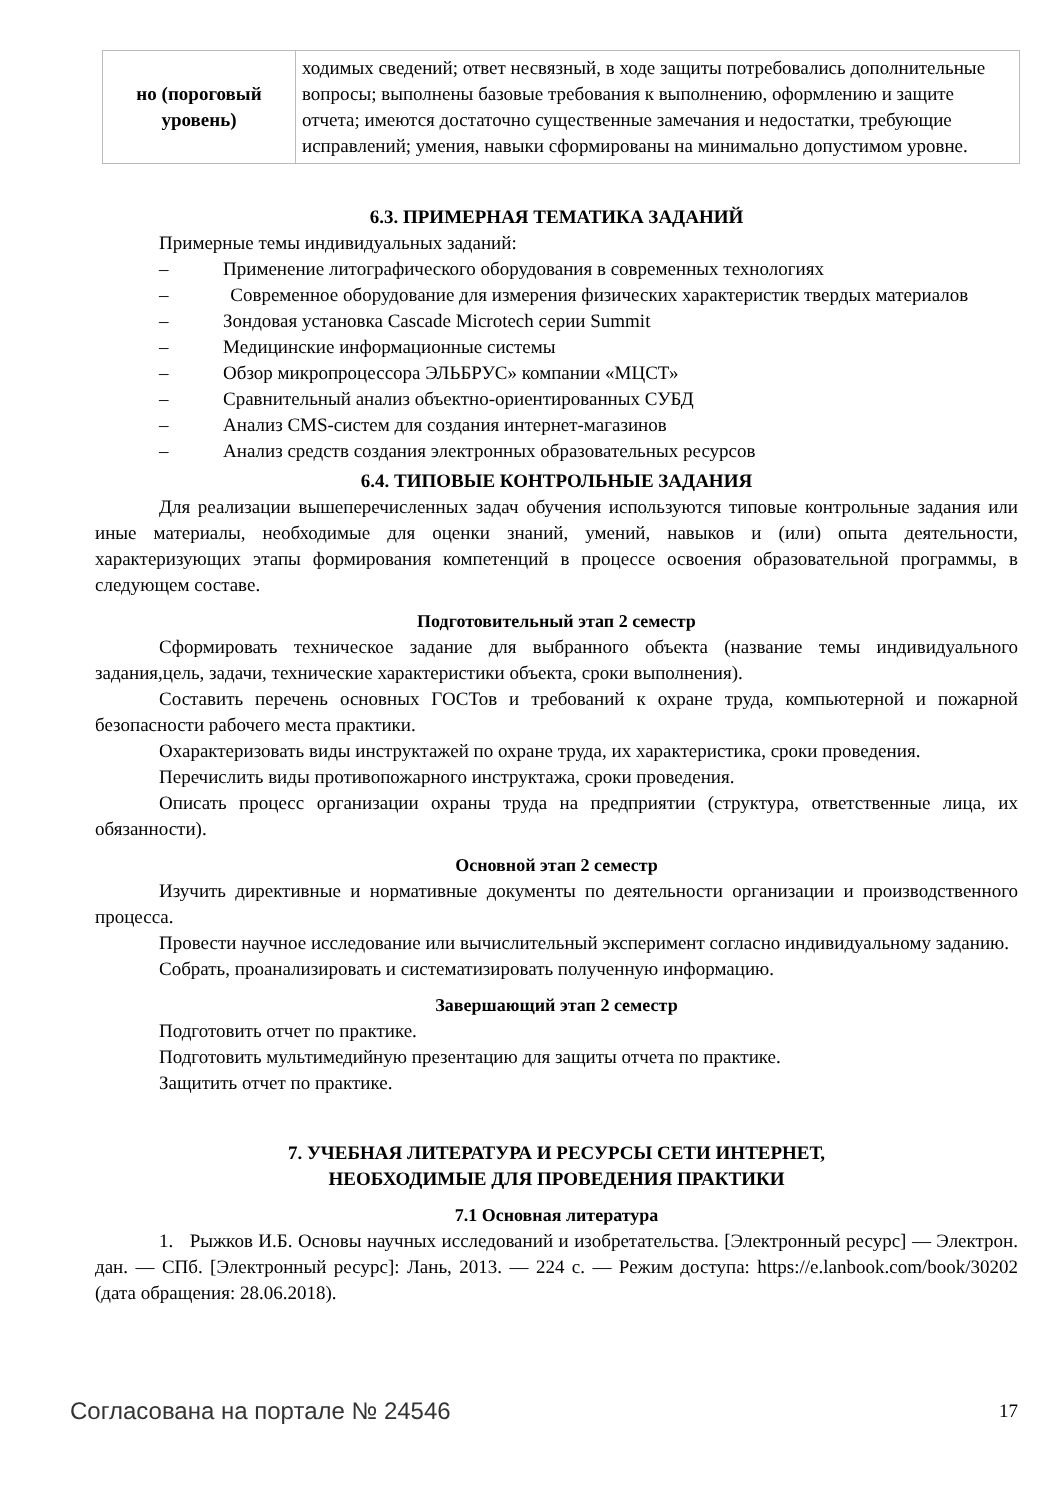| но (пороговый уровень) | ходимых сведений; ответ несвязный, в ходе защиты потребовались дополнительные вопросы; выполнены базовые требования к выполнению, оформлению и защите отчета; имеются достаточно существенные замечания и недостатки, требующие исправлений; умения, навыки сформированы на минимально допустимом уровне. |
6.3. ПРИМЕРНАЯ ТЕМАТИКА ЗАДАНИЙ
Примерные темы индивидуальных заданий:
– Применение литографического оборудования в современных технологиях
– Современное оборудование для измерения физических характеристик твердых материалов
– Зондовая установка Cascade Microtech серии Summit
– Медицинские информационные системы
– Обзор микропроцессора ЭЛЬБРУС» компании «МЦСТ»
– Сравнительный анализ объектно-ориентированных СУБД
– Анализ CMS-систем для создания интернет-магазинов
– Анализ средств создания электронных образовательных ресурсов
6.4. ТИПОВЫЕ КОНТРОЛЬНЫЕ ЗАДАНИЯ
Для реализации вышеперечисленных задач обучения используются типовые контрольные задания или иные материалы, необходимые для оценки знаний, умений, навыков и (или) опыта деятельности, характеризующих этапы формирования компетенций в процессе освоения образовательной программы, в следующем составе.
Подготовительный этап 2 семестр
Сформировать техническое задание для выбранного объекта (название темы индивидуального задания,цель, задачи, технические характеристики объекта, сроки выполнения).
Составить перечень основных ГОСТов и требований к охране труда, компьютерной и пожарной безопасности рабочего места практики.
Охарактеризовать виды инструктажей по охране труда, их характеристика, сроки проведения.
Перечислить виды противопожарного инструктажа, сроки проведения.
Описать процесс организации охраны труда на предприятии (структура, ответственные лица, их обязанности).
Основной этап 2 семестр
Изучить директивные и нормативные документы по деятельности организации и производственного процесса.
Провести научное исследование или вычислительный эксперимент согласно индивидуальному заданию.
Собрать, проанализировать и систематизировать полученную информацию.
Завершающий этап 2 семестр
Подготовить отчет по практике.
Подготовить мультимедийную презентацию для защиты отчета по практике.
Защитить отчет по практике.
7. УЧЕБНАЯ ЛИТЕРАТУРА И РЕСУРСЫ СЕТИ ИНТЕРНЕТ,
НЕОБХОДИМЫЕ ДЛЯ ПРОВЕДЕНИЯ ПРАКТИКИ
7.1 Основная литература
1. Рыжков И.Б. Основы научных исследований и изобретательства. [Электронный ресурс] — Электрон. дан. — СПб. [Электронный ресурс]: Лань, 2013. — 224 с. — Режим доступа: https://e.lanbook.com/book/30202 (дата обращения: 28.06.2018).
Согласована на портале № 24546 17